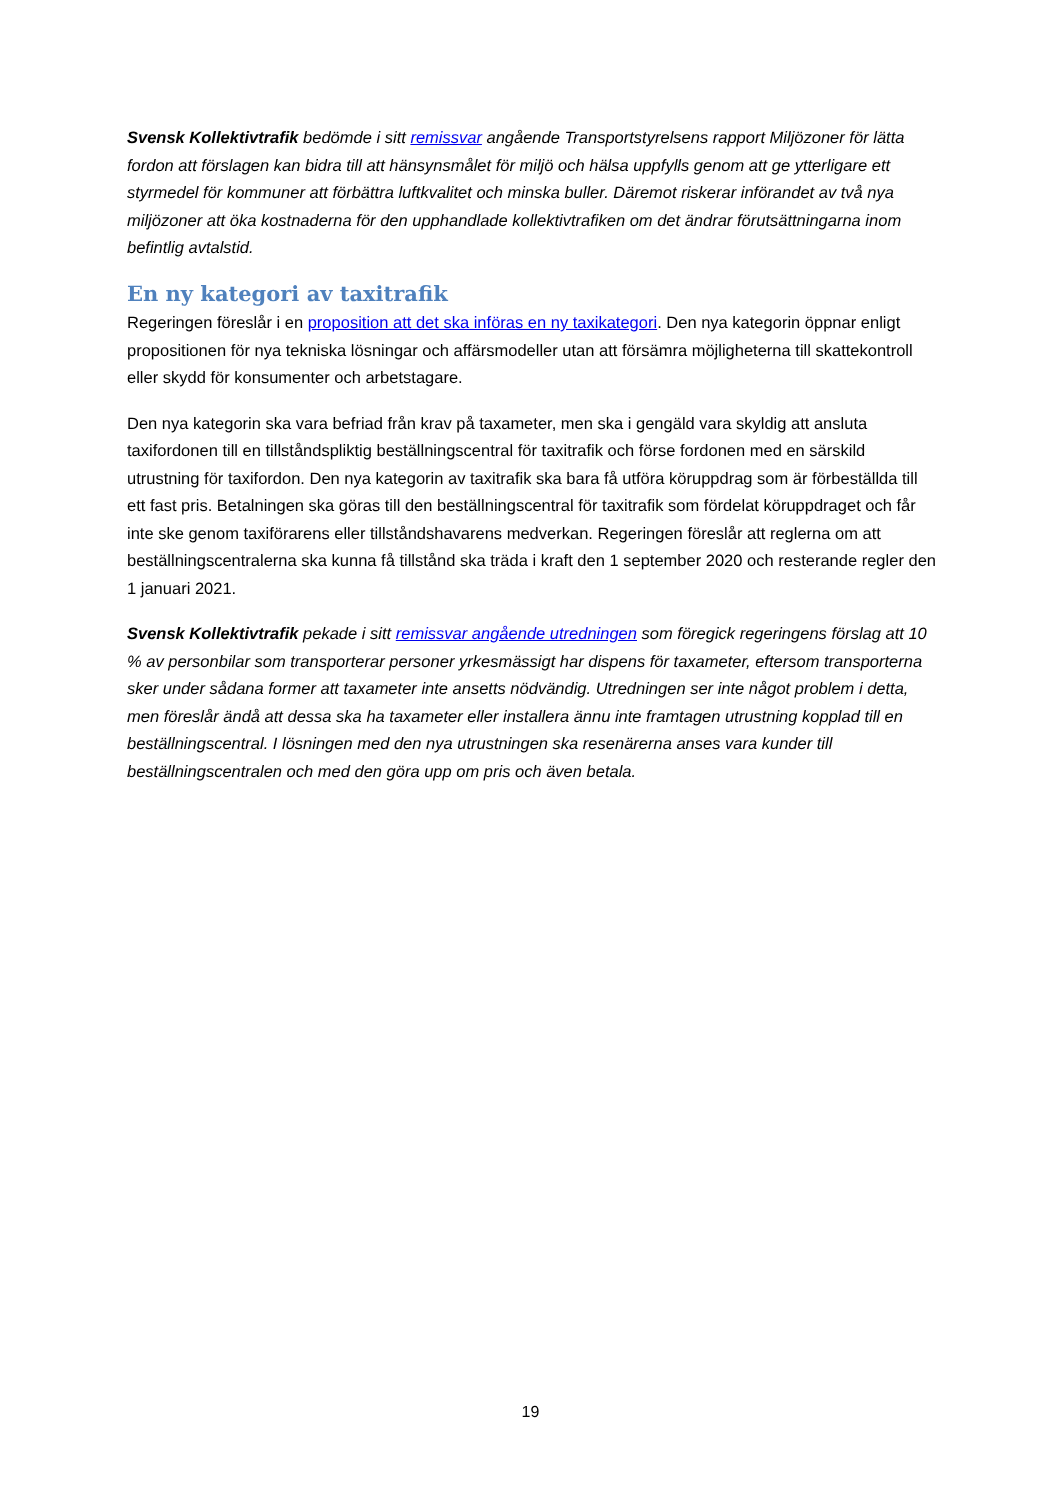Svensk Kollektivtrafik bedömde i sitt remissvar angående Transportstyrelsens rapport Miljözoner för lätta fordon att förslagen kan bidra till att hänsynsmålet för miljö och hälsa uppfylls genom att ge ytterligare ett styrmedel för kommuner att förbättra luftkvalitet och minska buller. Däremot riskerar införandet av två nya miljözoner att öka kostnaderna för den upphandlade kollektivtrafiken om det ändrar förutsättningarna inom befintlig avtalstid.
En ny kategori av taxitrafik
Regeringen föreslår i en proposition att det ska införas en ny taxikategori. Den nya kategorin öppnar enligt propositionen för nya tekniska lösningar och affärsmodeller utan att försämra möjligheterna till skattekontroll eller skydd för konsumenter och arbetstagare.
Den nya kategorin ska vara befriad från krav på taxameter, men ska i gengäld vara skyldig att ansluta taxifordonen till en tillståndspliktig beställningscentral för taxitrafik och förse fordonen med en särskild utrustning för taxifordon. Den nya kategorin av taxitrafik ska bara få utföra köruppdrag som är förbeställda till ett fast pris. Betalningen ska göras till den beställningscentral för taxitrafik som fördelat köruppdraget och får inte ske genom taxiförarens eller tillståndshavarens medverkan. Regeringen föreslår att reglerna om att beställningscentralerna ska kunna få tillstånd ska träda i kraft den 1 september 2020 och resterande regler den 1 januari 2021.
Svensk Kollektivtrafik pekade i sitt remissvar angående utredningen som föregick regeringens förslag att 10 % av personbilar som transporterar personer yrkesmässigt har dispens för taxameter, eftersom transporterna sker under sådana former att taxameter inte ansetts nödvändig. Utredningen ser inte något problem i detta, men föreslår ändå att dessa ska ha taxameter eller installera ännu inte framtagen utrustning kopplad till en beställningscentral. I lösningen med den nya utrustningen ska resenärerna anses vara kunder till beställningscentralen och med den göra upp om pris och även betala.
19